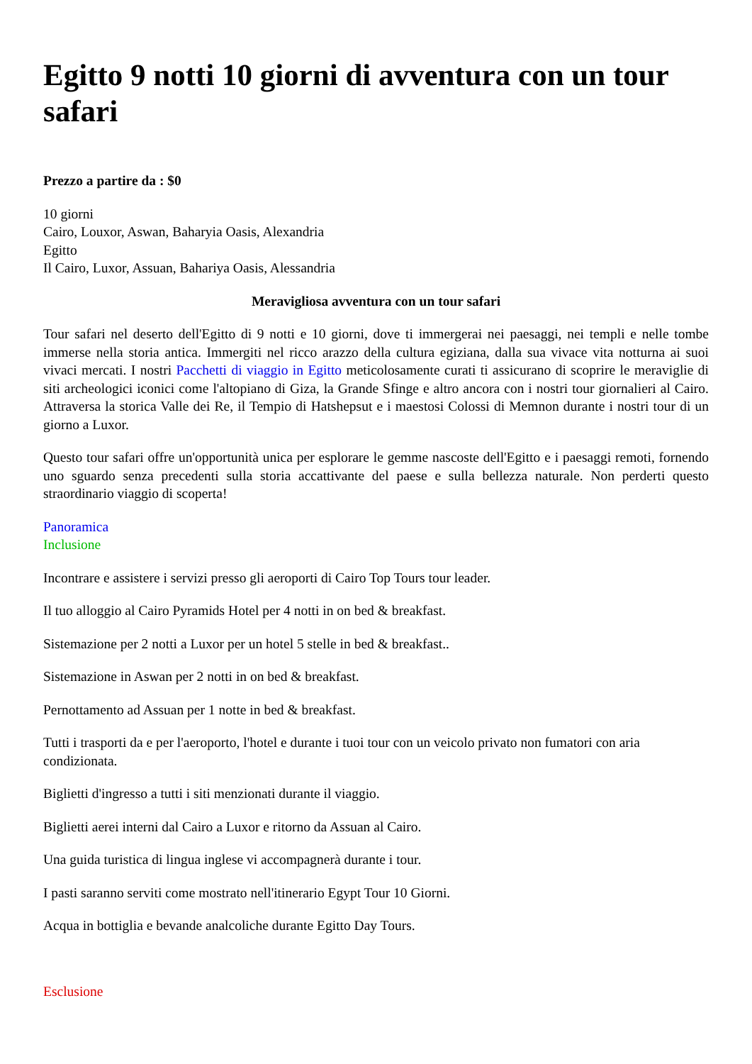Egitto 9 notti 10 giorni di avventura con un tour safari
Prezzo a partire da : $0
10 giorni
Cairo, Louxor, Aswan, Baharyia Oasis, Alexandria
Egitto
Il Cairo, Luxor, Assuan, Bahariya Oasis, Alessandria
Meravigliosa avventura con un tour safari
Tour safari nel deserto dell'Egitto di 9 notti e 10 giorni, dove ti immergerai nei paesaggi, nei templi e nelle tombe immerse nella storia antica. Immergiti nel ricco arazzo della cultura egiziana, dalla sua vivace vita notturna ai suoi vivaci mercati. I nostri Pacchetti di viaggio in Egitto meticolosamente curati ti assicurano di scoprire le meraviglie di siti archeologici iconici come l'altopiano di Giza, la Grande Sfinge e altro ancora con i nostri tour giornalieri al Cairo. Attraversa la storica Valle dei Re, il Tempio di Hatshepsut e i maestosi Colossi di Memnon durante i nostri tour di un giorno a Luxor.
Questo tour safari offre un'opportunità unica per esplorare le gemme nascoste dell'Egitto e i paesaggi remoti, fornendo uno sguardo senza precedenti sulla storia accattivante del paese e sulla bellezza naturale. Non perderti questo straordinario viaggio di scoperta!
Panoramica
Inclusione
Incontrare e assistere i servizi presso gli aeroporti di Cairo Top Tours tour leader.
Il tuo alloggio al Cairo Pyramids Hotel per 4 notti in on bed & breakfast.
Sistemazione per 2 notti a Luxor per un hotel 5 stelle in bed & breakfast..
Sistemazione in Aswan per 2 notti in on bed & breakfast.
Pernottamento ad Assuan per 1 notte in bed & breakfast.
Tutti i trasporti da e per l'aeroporto, l'hotel e durante i tuoi tour con un veicolo privato non fumatori con aria condizionata.
Biglietti d'ingresso a tutti i siti menzionati durante il viaggio.
Biglietti aerei interni dal Cairo a Luxor e ritorno da Assuan al Cairo.
Una guida turistica di lingua inglese vi accompagnerà durante i tour.
I pasti saranno serviti come mostrato nell'itinerario Egypt Tour 10 Giorni.
Acqua in bottiglia e bevande analcoliche durante Egitto Day Tours.
Esclusione